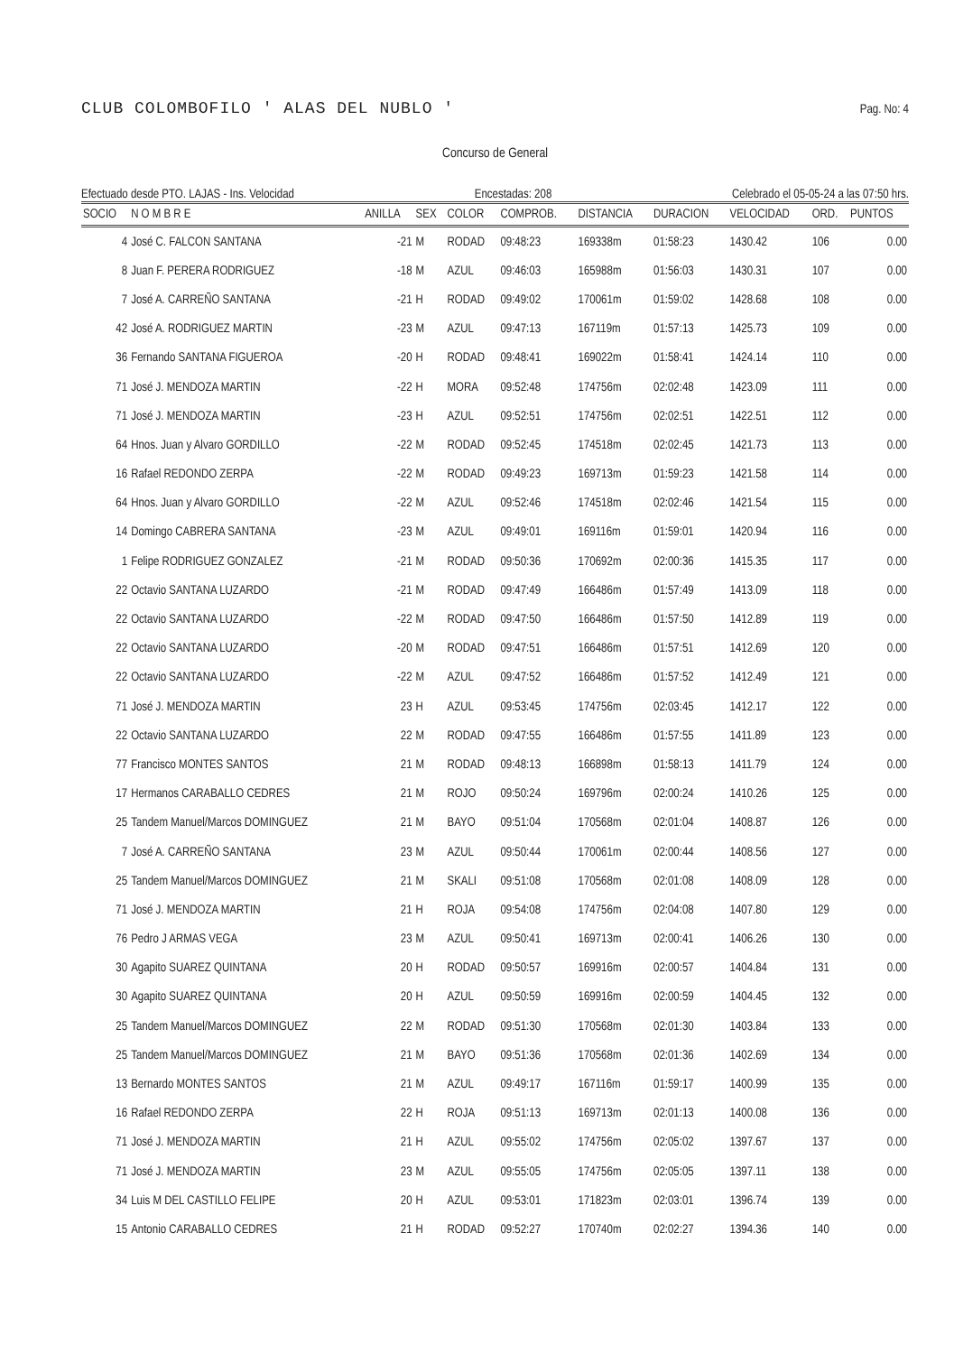CLUB COLOMBOFILO ' ALAS DEL NUBLO '
Pag. No: 4
Concurso de General
Efectuado desde PTO. LAJAS - Ins. Velocidad Encestadas: 208 Celebrado el 05-05-24 a las 07:50 hrs.
| SOCIO | N O M B R E | ANILLA | SEX | COLOR | COMPROB. | DISTANCIA | DURACION | VELOCIDAD | ORD. | PUNTOS |
| --- | --- | --- | --- | --- | --- | --- | --- | --- | --- | --- |
| 4 | José C. FALCON SANTANA | -21 | M | RODAD | 09:48:23 | 169338m | 01:58:23 | 1430.42 | 106 | 0.00 |
| 8 | Juan F. PERERA RODRIGUEZ | -18 | M | AZUL | 09:46:03 | 165988m | 01:56:03 | 1430.31 | 107 | 0.00 |
| 7 | José A. CARREÑO SANTANA | -21 | H | RODAD | 09:49:02 | 170061m | 01:59:02 | 1428.68 | 108 | 0.00 |
| 42 | José A. RODRIGUEZ MARTIN | -23 | M | AZUL | 09:47:13 | 167119m | 01:57:13 | 1425.73 | 109 | 0.00 |
| 36 | Fernando SANTANA FIGUEROA | -20 | H | RODAD | 09:48:41 | 169022m | 01:58:41 | 1424.14 | 110 | 0.00 |
| 71 | José J. MENDOZA MARTIN | -22 | H | MORA | 09:52:48 | 174756m | 02:02:48 | 1423.09 | 111 | 0.00 |
| 71 | José J. MENDOZA MARTIN | -23 | H | AZUL | 09:52:51 | 174756m | 02:02:51 | 1422.51 | 112 | 0.00 |
| 64 | Hnos. Juan y Alvaro GORDILLO | -22 | M | RODAD | 09:52:45 | 174518m | 02:02:45 | 1421.73 | 113 | 0.00 |
| 16 | Rafael REDONDO ZERPA | -22 | M | RODAD | 09:49:23 | 169713m | 01:59:23 | 1421.58 | 114 | 0.00 |
| 64 | Hnos. Juan y Alvaro GORDILLO | -22 | M | AZUL | 09:52:46 | 174518m | 02:02:46 | 1421.54 | 115 | 0.00 |
| 14 | Domingo CABRERA SANTANA | -23 | M | AZUL | 09:49:01 | 169116m | 01:59:01 | 1420.94 | 116 | 0.00 |
| 1 | Felipe RODRIGUEZ GONZALEZ | -21 | M | RODAD | 09:50:36 | 170692m | 02:00:36 | 1415.35 | 117 | 0.00 |
| 22 | Octavio SANTANA LUZARDO | -21 | M | RODAD | 09:47:49 | 166486m | 01:57:49 | 1413.09 | 118 | 0.00 |
| 22 | Octavio SANTANA LUZARDO | -22 | M | RODAD | 09:47:50 | 166486m | 01:57:50 | 1412.89 | 119 | 0.00 |
| 22 | Octavio SANTANA LUZARDO | -20 | M | RODAD | 09:47:51 | 166486m | 01:57:51 | 1412.69 | 120 | 0.00 |
| 22 | Octavio SANTANA LUZARDO | -22 | M | AZUL | 09:47:52 | 166486m | 01:57:52 | 1412.49 | 121 | 0.00 |
| 71 | José J. MENDOZA MARTIN | 23 | H | AZUL | 09:53:45 | 174756m | 02:03:45 | 1412.17 | 122 | 0.00 |
| 22 | Octavio SANTANA LUZARDO | 22 | M | RODAD | 09:47:55 | 166486m | 01:57:55 | 1411.89 | 123 | 0.00 |
| 77 | Francisco MONTES SANTOS | 21 | M | RODAD | 09:48:13 | 166898m | 01:58:13 | 1411.79 | 124 | 0.00 |
| 17 | Hermanos CARABALLO CEDRES | 21 | M | ROJO | 09:50:24 | 169796m | 02:00:24 | 1410.26 | 125 | 0.00 |
| 25 | Tandem Manuel/Marcos DOMINGUEZ | 21 | M | BAYO | 09:51:04 | 170568m | 02:01:04 | 1408.87 | 126 | 0.00 |
| 7 | José A. CARREÑO SANTANA | 23 | M | AZUL | 09:50:44 | 170061m | 02:00:44 | 1408.56 | 127 | 0.00 |
| 25 | Tandem Manuel/Marcos DOMINGUEZ | 21 | M | SKALI | 09:51:08 | 170568m | 02:01:08 | 1408.09 | 128 | 0.00 |
| 71 | José J. MENDOZA MARTIN | 21 | H | ROJA | 09:54:08 | 174756m | 02:04:08 | 1407.80 | 129 | 0.00 |
| 76 | Pedro J ARMAS VEGA | 23 | M | AZUL | 09:50:41 | 169713m | 02:00:41 | 1406.26 | 130 | 0.00 |
| 30 | Agapito SUAREZ QUINTANA | 20 | H | RODAD | 09:50:57 | 169916m | 02:00:57 | 1404.84 | 131 | 0.00 |
| 30 | Agapito SUAREZ QUINTANA | 20 | H | AZUL | 09:50:59 | 169916m | 02:00:59 | 1404.45 | 132 | 0.00 |
| 25 | Tandem Manuel/Marcos DOMINGUEZ | 22 | M | RODAD | 09:51:30 | 170568m | 02:01:30 | 1403.84 | 133 | 0.00 |
| 25 | Tandem Manuel/Marcos DOMINGUEZ | 21 | M | BAYO | 09:51:36 | 170568m | 02:01:36 | 1402.69 | 134 | 0.00 |
| 13 | Bernardo MONTES SANTOS | 21 | M | AZUL | 09:49:17 | 167116m | 01:59:17 | 1400.99 | 135 | 0.00 |
| 16 | Rafael REDONDO ZERPA | 22 | H | ROJA | 09:51:13 | 169713m | 02:01:13 | 1400.08 | 136 | 0.00 |
| 71 | José J. MENDOZA MARTIN | 21 | H | AZUL | 09:55:02 | 174756m | 02:05:02 | 1397.67 | 137 | 0.00 |
| 71 | José J. MENDOZA MARTIN | 23 | M | AZUL | 09:55:05 | 174756m | 02:05:05 | 1397.11 | 138 | 0.00 |
| 34 | Luis M DEL CASTILLO FELIPE | 20 | H | AZUL | 09:53:01 | 171823m | 02:03:01 | 1396.74 | 139 | 0.00 |
| 15 | Antonio CARABALLO CEDRES | 21 | H | RODAD | 09:52:27 | 170740m | 02:02:27 | 1394.36 | 140 | 0.00 |